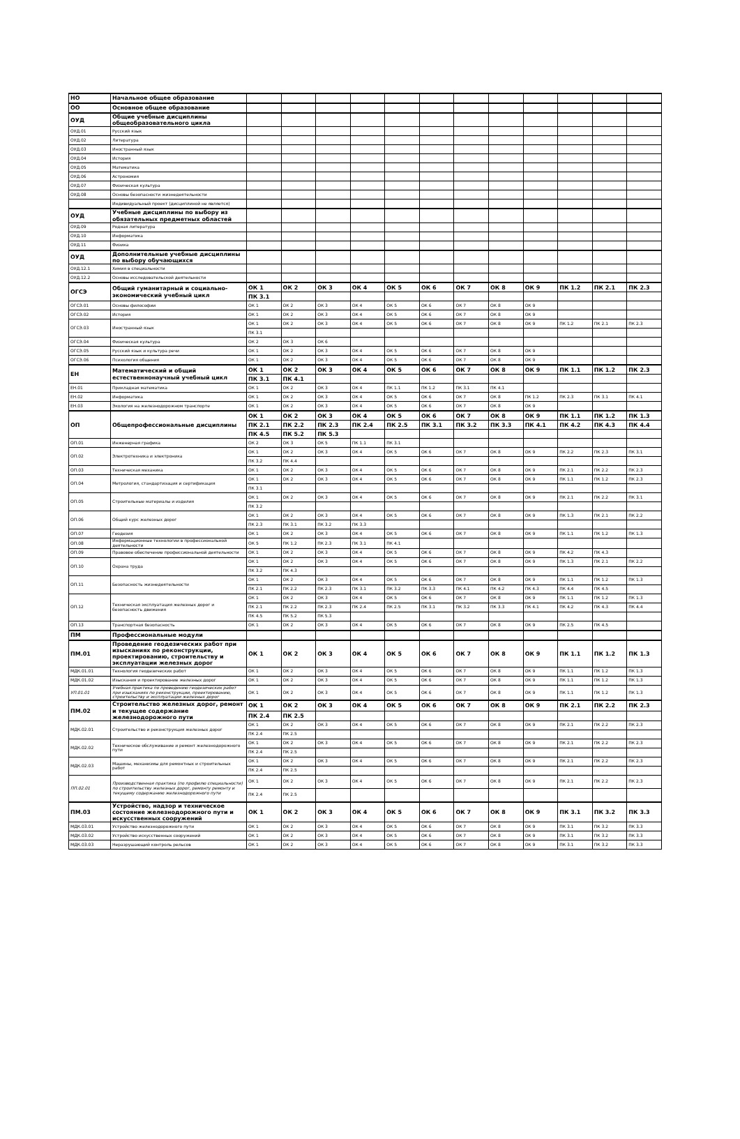| НО | Начальное общее образование | | | | | | | | | | | | |
| ОО | Основное общее образование | | | | | | | | | | | | |
| ОУД | Общие учебные дисциплины общеобразовательного цикла | | | | | | | | | | | | |
| ОУД.01 | Русский язык | | | | | | | | | | | | |
| ОУД.02 | Литература | | | | | | | | | | | | |
| ОУД.03 | Иностранный язык | | | | | | | | | | | | |
| ОУД.04 | История | | | | | | | | | | | | |
| ОУД.05 | Математика | | | | | | | | | | | | |
| ОУД.06 | Астрономия | | | | | | | | | | | | |
| ОУД.07 | Физическая культура | | | | | | | | | | | | |
| ОУД.08 | Основы безопасности жизнедеятельности | | | | | | | | | | | | |
| | Индивидуальный проект (дисциплиной не является) | | | | | | | | | | | | |
| ОУД | Учебные дисциплины по выбору из обязательных предметных областей | | | | | | | | | | | | |
| ОУД.09 | Родная литература | | | | | | | | | | | | |
| ОУД.10 | Информатика | | | | | | | | | | | | |
| ОУД.11 | Физика | | | | | | | | | | | | |
| ОУД | Дополнительные учебные дисциплины по выбору обучающихся | | | | | | | | | | | | |
| ОУД.12.1 | Химия в специальности | | | | | | | | | | | | |
| ОУД.12.2 | Основы исследовательской деятельности | | | | | | | | | | | | |
| ОГСЭ | Общий гуманитарный и социально-экономический учебный цикл | ОК 1 | ОК 2 | ОК 3 | ОК 4 | ОК 5 | ОК 6 | ОК 7 | ОК 8 | ОК 9 | ПК 1.2 | ПК 2.1 | ПК 2.3 |
| | | ПК 3.1 | | | | | | | | | | | |
| ОГСЭ.01 | Основы философии | ОК 1 | ОК 2 | ОК 3 | ОК 4 | ОК 5 | ОК 6 | ОК 7 | ОК 8 | ОК 9 | | | |
| ОГСЭ.02 | История | ОК 1 | ОК 2 | ОК 3 | ОК 4 | ОК 5 | ОК 6 | ОК 7 | ОК 8 | ОК 9 | | | |
| ОГСЭ.03 | Иностранный язык | ОК 1 | ОК 2 | ОК 3 | ОК 4 | ОК 5 | ОК 6 | ОК 7 | ОК 8 | ОК 9 | ПК 1.2 | ПК 2.1 | ПК 2.3 |
| | | ПК 3.1 | | | | | | | | | | | |
| ОГСЭ.04 | Физическая культура | ОК 2 | ОК 3 | ОК 6 | | | | | | | | | |
| ОГСЭ.05 | Русский язык и культура речи | ОК 1 | ОК 2 | ОК 3 | ОК 4 | ОК 5 | ОК 6 | ОК 7 | ОК 8 | ОК 9 | | | |
| ОГСЭ.06 | Психология общения | ОК 1 | ОК 2 | ОК 3 | ОК 4 | ОК 5 | ОК 6 | ОК 7 | ОК 8 | ОК 9 | | | |
| ЕН | Математический и общий естественнонаучный учебный цикл | ОК 1 | ОК 2 | ОК 3 | ОК 4 | ОК 5 | ОК 6 | ОК 7 | ОК 8 | ОК 9 | ПК 1.1 | ПК 1.2 | ПК 2.3 |
| | | ПК 3.1 | ПК 4.1 | | | | | | | | | | |
| ЕН.01 | Прикладная математика | ОК 1 | ОК 2 | ОК 3 | ОК 4 | ПК 1.1 | ПК 1.2 | ПК 3.1 | ПК 4.1 | | | | |
| ЕН.02 | Информатика | ОК 1 | ОК 2 | ОК 3 | ОК 4 | ОК 5 | ОК 6 | ОК 7 | ОК 8 | ПК 1.2 | ПК 2.3 | ПК 3.1 | ПК 4.1 |
| ЕН.03 | Экология на железнодорожном транспорте | ОК 1 | ОК 2 | ОК 3 | ОК 4 | ОК 5 | ОК 6 | ОК 7 | ОК 8 | ОК 9 | | | |
| ОП | Общепрофессиональные дисциплины | ОК 1 | ОК 2 | ОК 3 | ОК 4 | ОК 5 | ОК 6 | ОК 7 | ОК 8 | ОК 9 | ПК 1.1 | ПК 1.2 | ПК 1.3 |
| | | ПК 2.1 | ПК 2.2 | ПК 2.3 | ПК 2.4 | ПК 2.5 | ПК 3.1 | ПК 3.2 | ПК 3.3 | ПК 4.1 | ПК 4.2 | ПК 4.3 | ПК 4.4 |
| | | ПК 4.5 | ПК 5.2 | ПК 5.3 | | | | | | | | | |
| ОП.01 | Инженерная графика | ОК 2 | ОК 3 | ОК 5 | ПК 1.1 | ПК 3.1 | | | | | | | |
| ОП.02 | Электротехника и электроника | ОК 1 | ОК 2 | ОК 3 | ОК 4 | ОК 5 | ОК 6 | ОК 7 | ОК 8 | ОК 9 | ПК 2.2 | ПК 2.3 | ПК 3.1 |
| | | ПК 3.2 | ПК 4.4 | | | | | | | | | | |
| ОП.03 | Техническая механика | ОК 1 | ОК 2 | ОК 3 | ОК 4 | ОК 5 | ОК 6 | ОК 7 | ОК 8 | ОК 9 | ПК 2.1 | ПК 2.2 | ПК 2.3 |
| ОП.04 | Метрология, стандартизация и сертификация | ОК 1 | ОК 2 | ОК 3 | ОК 4 | ОК 5 | ОК 6 | ОК 7 | ОК 8 | ОК 9 | ПК 1.1 | ПК 1.2 | ПК 2.3 |
| | | ПК 3.1 | | | | | | | | | | | |
| ОП.05 | Строительные материалы и изделия | ОК 1 | ОК 2 | ОК 3 | ОК 4 | ОК 5 | ОК 6 | ОК 7 | ОК 8 | ОК 9 | ПК 2.1 | ПК 2.2 | ПК 3.1 |
| | | ПК 3.2 | | | | | | | | | | | |
| ОП.06 | Общий курс железных дорог | ОК 1 | ОК 2 | ОК 3 | ОК 4 | ОК 5 | ОК 6 | ОК 7 | ОК 8 | ОК 9 | ПК 1.3 | ПК 2.1 | ПК 2.2 |
| | | ПК 2.3 | ПК 3.1 | ПК 3.2 | ПК 3.3 | | | | | | | | |
| ОП.07 | Геодезия | ОК 1 | ОК 2 | ОК 3 | ОК 4 | ОК 5 | ОК 6 | ОК 7 | ОК 8 | ОК 9 | ПК 1.1 | ПК 1.2 | ПК 1.3 |
| ОП.08 | Информационные технологии в профессиональной деятельности | ОК 5 | ПК 1.2 | ПК 2.3 | ПК 3.1 | ПК 4.1 | | | | | | | |
| ОП.09 | Правовое обеспечение профессиональной деятельности | ОК 1 | ОК 2 | ОК 3 | ОК 4 | ОК 5 | ОК 6 | ОК 7 | ОК 8 | ОК 9 | ПК 4.2 | ПК 4.3 | |
| ОП.10 | Охрана труда | ОК 1 | ОК 2 | ОК 3 | ОК 4 | ОК 5 | ОК 6 | ОК 7 | ОК 8 | ОК 9 | ПК 1.3 | ПК 2.1 | ПК 2.2 |
| | | ПК 3.2 | ПК 4.3 | | | | | | | | | | |
| ОП.11 | Безопасность жизнедеятельности | ОК 1 | ОК 2 | ОК 3 | ОК 4 | ОК 5 | ОК 6 | ОК 7 | ОК 8 | ОК 9 | ПК 1.1 | ПК 1.2 | ПК 1.3 |
| | | ПК 2.1 | ПК 2.2 | ПК 2.3 | ПК 3.1 | ПК 3.2 | ПК 3.3 | ПК 4.1 | ПК 4.2 | ПК 4.3 | ПК 4.4 | ПК 4.5 | |
| ОП.12 | Техническая эксплуатация железных дорог и безопасность движения | ОК 1 | ОК 2 | ОК 3 | ОК 4 | ОК 5 | ОК 6 | ОК 7 | ОК 8 | ОК 9 | ПК 1.1 | ПК 1.2 | ПК 1.3 |
| | | ПК 2.1 | ПК 2.2 | ПК 2.3 | ПК 2.4 | ПК 2.5 | ПК 3.1 | ПК 3.2 | ПК 3.3 | ПК 4.1 | ПК 4.2 | ПК 4.3 | ПК 4.4 |
| | | ПК 4.5 | ПК 5.2 | ПК 5.3 | | | | | | | | | |
| ОП.13 | Транспортная безопасность | ОК 1 | ОК 2 | ОК 3 | ОК 4 | ОК 5 | ОК 6 | ОК 7 | ОК 8 | ОК 9 | ПК 2.5 | ПК 4.5 | |
| ПМ | Профессиональные модули | | | | | | | | | | | | |
| ПМ.01 | Проведение геодезических работ при изысканиях по реконструкции, проектированию, строительству и эксплуатации железных дорог | ОК 1 | ОК 2 | ОК 3 | ОК 4 | ОК 5 | ОК 6 | ОК 7 | ОК 8 | ОК 9 | ПК 1.1 | ПК 1.2 | ПК 1.3 |
| МДК.01.01 | Технология геодезических работ | ОК 1 | ОК 2 | ОК 3 | ОК 4 | ОК 5 | ОК 6 | ОК 7 | ОК 8 | ОК 9 | ПК 1.1 | ПК 1.2 | ПК 1.3 |
| МДК.01.02 | Изыскания и проектирование железных дорог | ОК 1 | ОК 2 | ОК 3 | ОК 4 | ОК 5 | ОК 6 | ОК 7 | ОК 8 | ОК 9 | ПК 1.1 | ПК 1.2 | ПК 1.3 |
| УП.01.01 | Учебная практика по проведению геодезических работ при изысканиях по реконструкции, проектированию, строительству и эксплуатации железных дорог | ОК 1 | ОК 2 | ОК 3 | ОК 4 | ОК 5 | ОК 6 | ОК 7 | ОК 8 | ОК 9 | ПК 1.1 | ПК 1.2 | ПК 1.3 |
| ПМ.02 | Строительство железных дорог, ремонт и текущее содержание железнодорожного пути | ОК 1 | ОК 2 | ОК 3 | ОК 4 | ОК 5 | ОК 6 | ОК 7 | ОК 8 | ОК 9 | ПК 2.1 | ПК 2.2 | ПК 2.3 |
| | | ПК 2.4 | ПК 2.5 | | | | | | | | | | |
| МДК.02.01 | Строительство и реконструкция железных дорог | ОК 1 | ОК 2 | ОК 3 | ОК 4 | ОК 5 | ОК 6 | ОК 7 | ОК 8 | ОК 9 | ПК 2.1 | ПК 2.2 | ПК 2.3 |
| | | ПК 2.4 | ПК 2.5 | | | | | | | | | | |
| МДК.02.02 | Техническое обслуживание и ремонт железнодорожного пути | ОК 1 | ОК 2 | ОК 3 | ОК 4 | ОК 5 | ОК 6 | ОК 7 | ОК 8 | ОК 9 | ПК 2.1 | ПК 2.2 | ПК 2.3 |
| | | ПК 2.4 | ПК 2.5 | | | | | | | | | | |
| МДК.02.03 | Машины, механизмы для ремонтных и строительных работ | ОК 1 | ОК 2 | ОК 3 | ОК 4 | ОК 5 | ОК 6 | ОК 7 | ОК 8 | ОК 9 | ПК 2.1 | ПК 2.2 | ПК 2.3 |
| | | ПК 2.4 | ПК 2.5 | | | | | | | | | | |
| ПП.02.01 | Производственная практика (по профилю специальности) по строительству железных дорог, ремонту ремонту и текущему содержанию железнодорожного пути | ОК 1 | ОК 2 | ОК 3 | ОК 4 | ОК 5 | ОК 6 | ОК 7 | ОК 8 | ОК 9 | ПК 2.1 | ПК 2.2 | ПК 2.3 |
| | | ПК 2.4 | ПК 2.5 | | | | | | | | | | |
| ПМ.03 | Устройство, надзор и техническое состояние железнодорожного пути и искусственных сооружений | ОК 1 | ОК 2 | ОК 3 | ОК 4 | ОК 5 | ОК 6 | ОК 7 | ОК 8 | ОК 9 | ПК 3.1 | ПК 3.2 | ПК 3.3 |
| МДК.03.01 | Устройство железнодорожного пути | ОК 1 | ОК 2 | ОК 3 | ОК 4 | ОК 5 | ОК 6 | ОК 7 | ОК 8 | ОК 9 | ПК 3.1 | ПК 3.2 | ПК 3.3 |
| МДК.03.02 | Устройство искусственных сооружений | ОК 1 | ОК 2 | ОК 3 | ОК 4 | ОК 5 | ОК 6 | ОК 7 | ОК 8 | ОК 9 | ПК 3.1 | ПК 3.2 | ПК 3.3 |
| МДК.03.03 | Неразрушающий контроль рельсов | ОК 1 | ОК 2 | ОК 3 | ОК 4 | ОК 5 | ОК 6 | ОК 7 | ОК 8 | ОК 9 | ПК 3.1 | ПК 3.2 | ПК 3.3 |